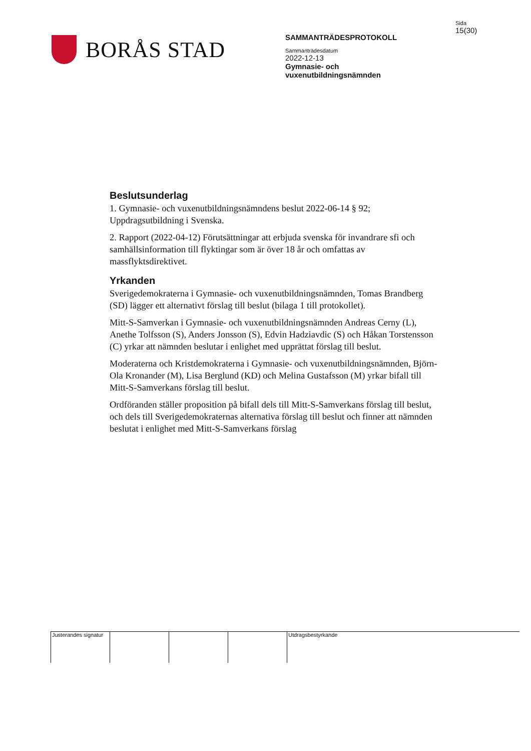BORÅS STAD
SAMMANTRÄDESPROTOKOLL
Sammanträdesdatum
2022-12-13
Gymnasie- och
vuxenutbildningsnämnden
Sida
15(30)
Beslutsunderlag
1. Gymnasie- och vuxenutbildningsnämndens beslut 2022-06-14 § 92; Uppdragsutbildning i Svenska.
2. Rapport (2022-04-12) Förutsättningar att erbjuda svenska för invandrare sfi och samhällsinformation till flyktingar som är över 18 år och omfattas av massflyktsdirektivet.
Yrkanden
Sverigedemokraterna i Gymnasie- och vuxenutbildningsnämnden, Tomas Brandberg (SD) lägger ett alternativt förslag till beslut (bilaga 1 till protokollet).
Mitt-S-Samverkan i Gymnasie- och vuxenutbildningsnämnden Andreas Cerny (L), Anethe Tolfsson (S), Anders Jonsson (S), Edvin Hadziavdic (S) och Håkan Torstensson (C) yrkar att nämnden beslutar i enlighet med upprättat förslag till beslut.
Moderaterna och Kristdemokraterna i Gymnasie- och vuxenutbildningsnämnden, Björn-Ola Kronander (M), Lisa Berglund (KD) och Melina Gustafsson (M) yrkar bifall till Mitt-S-Samverkans förslag till beslut.
Ordföranden ställer proposition på bifall dels till Mitt-S-Samverkans förslag till beslut, och dels till Sverigedemokraternas alternativa förslag till beslut och finner att nämnden beslutat i enlighet med Mitt-S-Samverkans förslag
Justerandes signatur
Utdragsbestyrkande